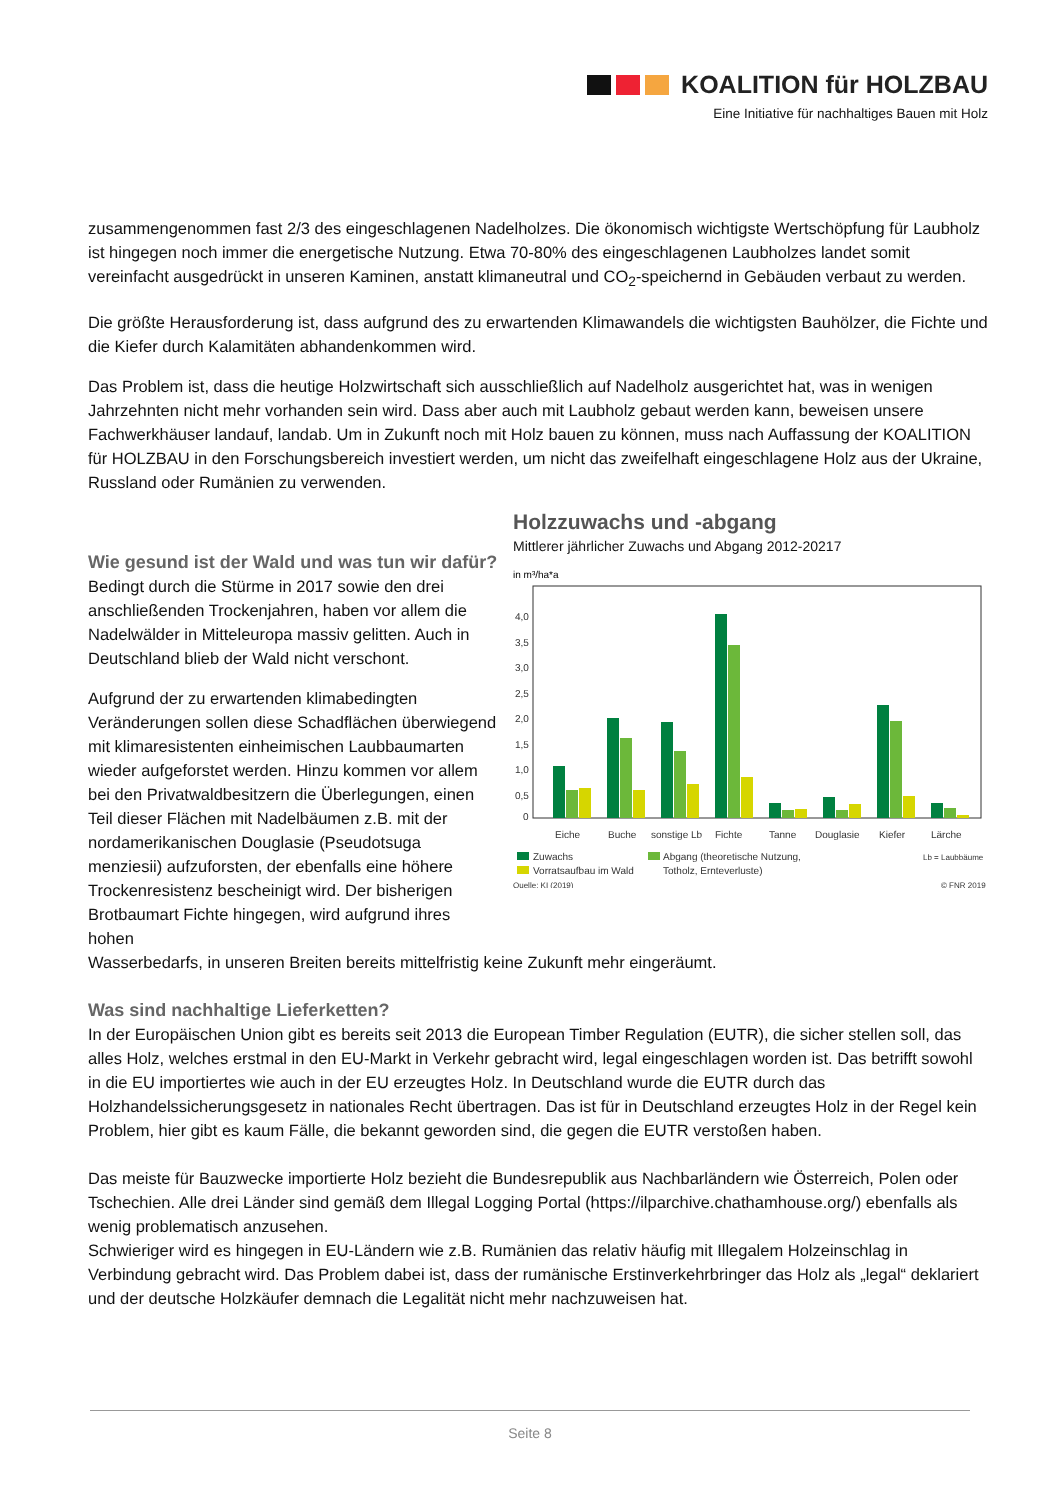KOALITION für HOLZBAU
Eine Initiative für nachhaltiges Bauen mit Holz
zusammengenommen fast 2/3 des eingeschlagenen Nadelholzes. Die ökonomisch wichtigste Wertschöpfung für Laubholz ist hingegen noch immer die energetische Nutzung. Etwa 70-80% des eingeschlagenen Laubholzes landet somit vereinfacht ausgedrückt in unseren Kaminen, anstatt klimaneutral und CO<sub>2</sub>-speichernd in Gebäuden verbaut zu werden.
Die größte Herausforderung ist, dass aufgrund des zu erwartenden Klimawandels die wichtigsten Bauhölzer, die Fichte und die Kiefer durch Kalamitäten abhandenkommen wird.
Das Problem ist, dass die heutige Holzwirtschaft sich ausschließlich auf Nadelholz ausgerichtet hat, was in wenigen Jahrzehnten nicht mehr vorhanden sein wird. Dass aber auch mit Laubholz gebaut werden kann, beweisen unsere Fachwerkhäuser landauf, landab. Um in Zukunft noch mit Holz bauen zu können, muss nach Auffassung der KOALITION für HOLZBAU in den Forschungsbereich investiert werden, um nicht das zweifelhaft eingeschlagene Holz aus der Ukraine, Russland oder Rumänien zu verwenden.
Wie gesund ist der Wald und was tun wir dafür?
Bedingt durch die Stürme in 2017 sowie den drei anschließenden Trockenjahren, haben vor allem die Nadelwälder in Mitteleuropa massiv gelitten. Auch in Deutschland blieb der Wald nicht verschont.
Aufgrund der zu erwartenden klimabedingten Veränderungen sollen diese Schadflächen überwiegend mit klimaresistenten einheimischen Laubbaumarten wieder aufgeforstet werden. Hinzu kommen vor allem bei den Privatwaldbesitzern die Überlegungen, einen Teil dieser Flächen mit Nadelbäumen z.B. mit der nordamerikanischen Douglasie (Pseudotsuga menziesii) aufzuforsten, der ebenfalls eine höhere Trockenresistenz bescheinigt wird. Der bisherigen Brotbaumart Fichte hingegen, wird aufgrund ihres hohen
Holzzuwachs und -abgang
Mittlerer jährlicher Zuwachs und Abgang 2012-20217
in m³/ha*a
4,0
3,5
3,0
2,5
2,0
1,5
1,0
0,5
0
Eiche
Buche
sonstige Lb
Fichte
Tanne
Douglasie
Kiefer
Lärche
Zuwachs
Vorratsaufbau im Wald
Abgang (theoretische Nutzung,
Totholz, Ernteverluste)
Lb = Laubbäume
Quelle: KI (2019)
© FNR 2019
Wasserbedarfs, in unseren Breiten bereits mittelfristig keine Zukunft mehr eingeräumt.
Was sind nachhaltige Lieferketten?
In der Europäischen Union gibt es bereits seit 2013 die European Timber Regulation (EUTR), die sicher stellen soll, das alles Holz, welches erstmal in den EU-Markt in Verkehr gebracht wird, legal eingeschlagen worden ist. Das betrifft sowohl in die EU importiertes wie auch in der EU erzeugtes Holz. In Deutschland wurde die EUTR durch das Holzhandelssicherungsgesetz in nationales Recht übertragen. Das ist für in Deutschland erzeugtes Holz in der Regel kein Problem, hier gibt es kaum Fälle, die bekannt geworden sind, die gegen die EUTR verstoßen haben.
Das meiste für Bauzwecke importierte Holz bezieht die Bundesrepublik aus Nachbarländern wie Österreich, Polen oder Tschechien. Alle drei Länder sind gemäß dem Illegal Logging Portal (https://ilparchive.chathamhouse.org/) ebenfalls als wenig problematisch anzusehen.
Schwieriger wird es hingegen in EU-Ländern wie z.B. Rumänien das relativ häufig mit Illegalem Holzeinschlag in Verbindung gebracht wird. Das Problem dabei ist, dass der rumänische Erstinverkehrbringer das Holz als „legal“ deklariert und der deutsche Holzkäufer demnach die Legalität nicht mehr nachzuweisen hat.
Seite 8